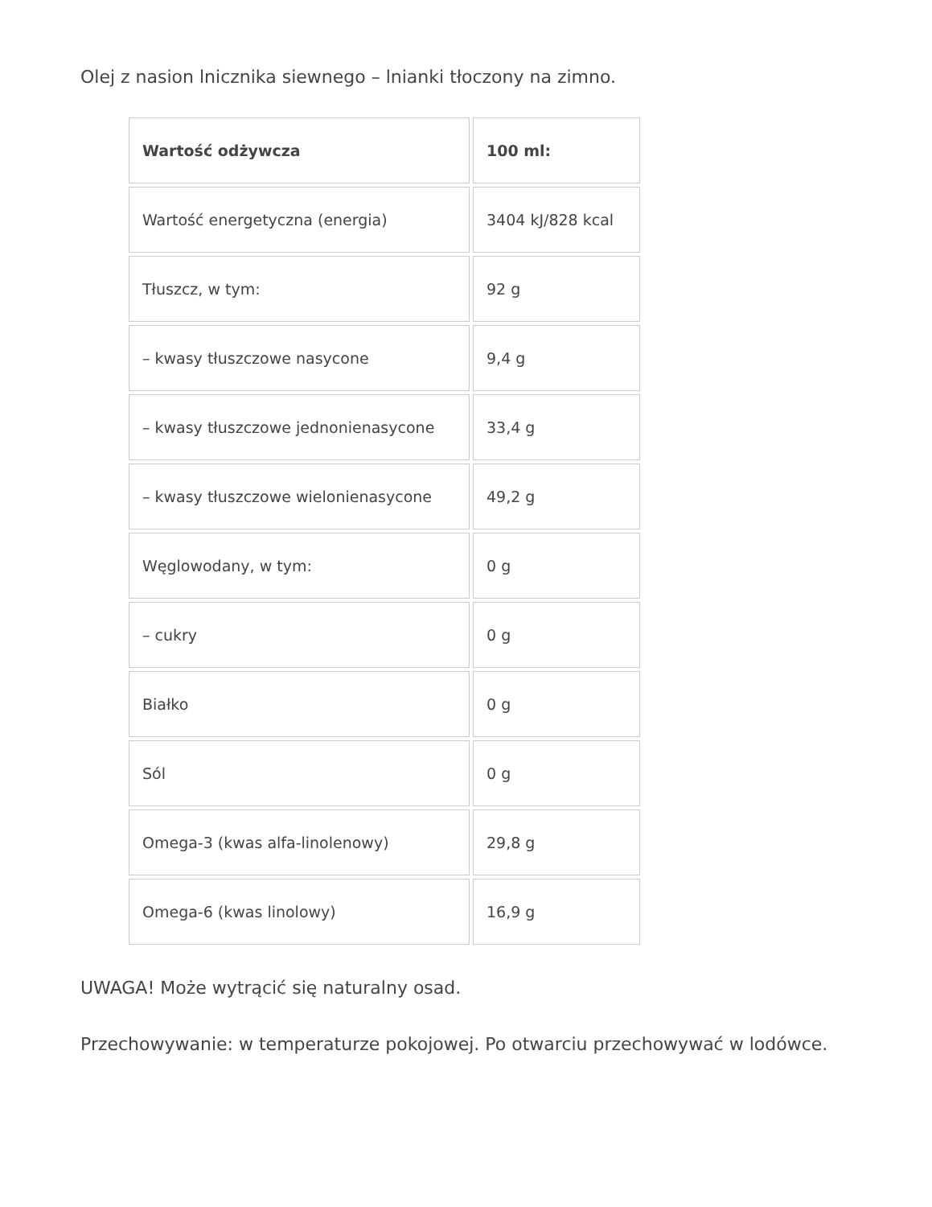Olej z nasion lnicznika siewnego – lnianki tłoczony na zimno.
| Wartość odżywcza | 100 ml: |
| --- | --- |
| Wartość energetyczna (energia) | 3404 kJ/828 kcal |
| Tłuszcz, w tym: | 92 g |
| – kwasy tłuszczowe nasycone | 9,4 g |
| – kwasy tłuszczowe jednonienasycone | 33,4 g |
| – kwasy tłuszczowe wielonienasycone | 49,2 g |
| Węglowodany, w tym: | 0 g |
| – cukry | 0 g |
| Białko | 0 g |
| Sól | 0 g |
| Omega-3 (kwas alfa-linolenowy) | 29,8 g |
| Omega-6 (kwas linolowy) | 16,9 g |
UWAGA! Może wytrącić się naturalny osad.
Przechowywanie: w temperaturze pokojowej. Po otwarciu przechowywać w lodówce.